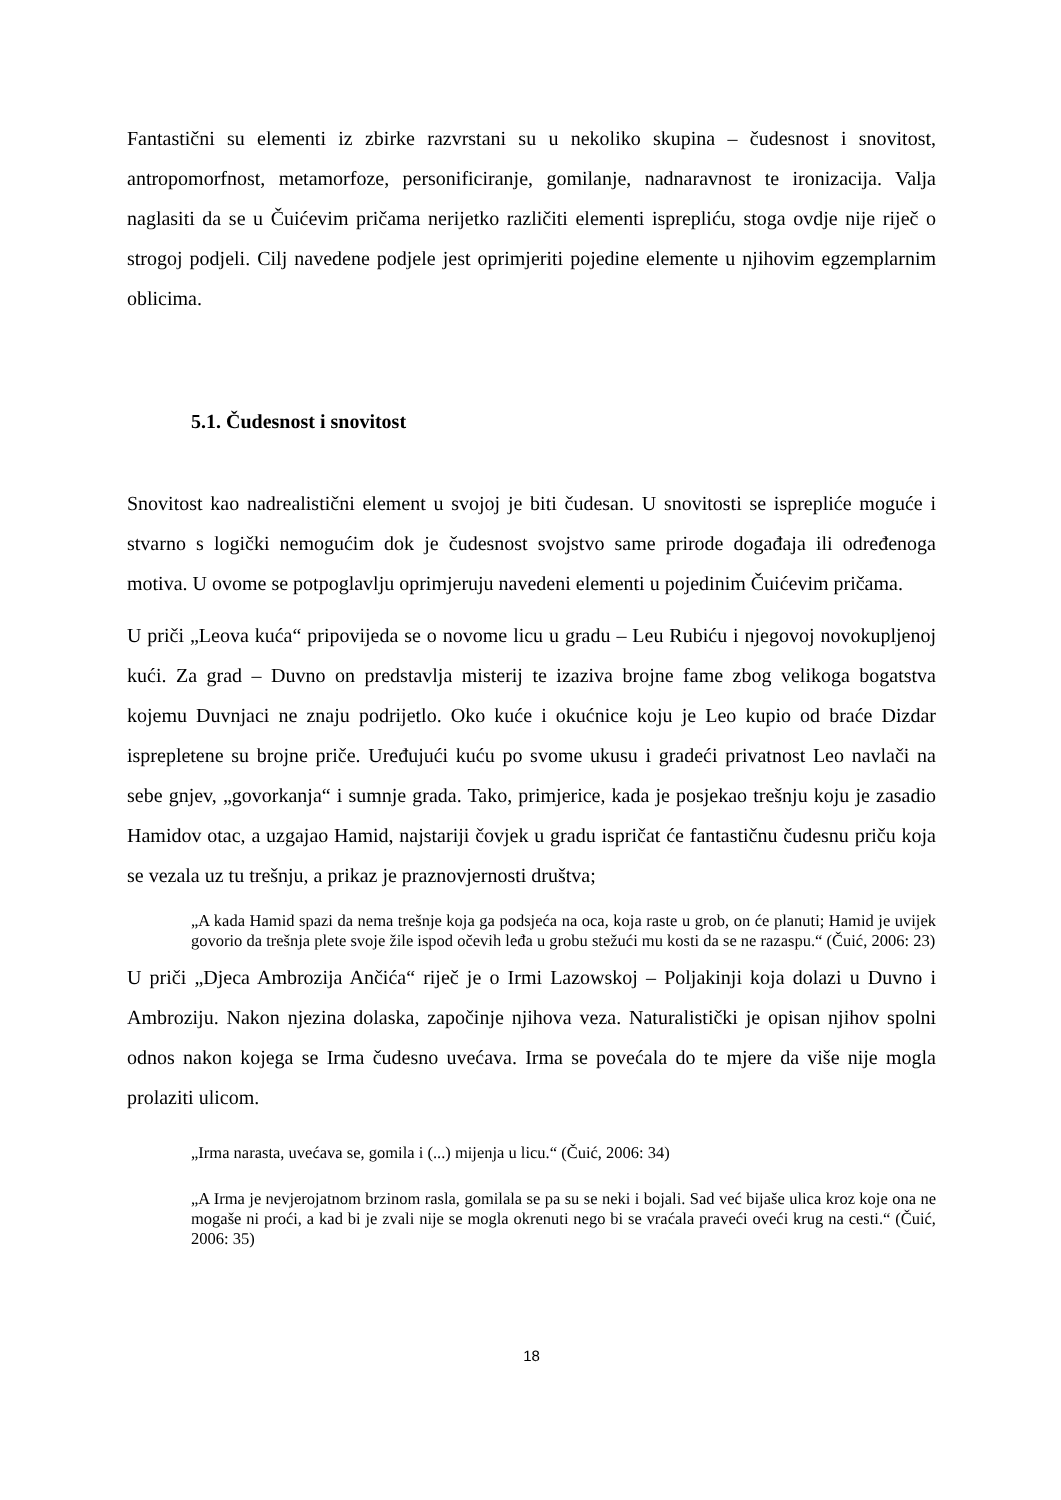Fantastični su elementi iz zbirke razvrstani su u nekoliko skupina – čudesnost i snovitost, antropomorfnost, metamorfoze, personificiranje, gomilanje, nadnaravnost te ironizacija. Valja naglasiti da se u Čuićevim pričama nerijetko različiti elementi isprepliću, stoga ovdje nije riječ o strogoj podjeli. Cilj navedene podjele jest oprimjeriti pojedine elemente u njihovim egzemplarnim oblicima.
5.1. Čudesnost i snovitost
Snovitost kao nadrealistični element u svojoj je biti čudesan. U snovitosti se isprepliće moguće i stvarno s logički nemogućim dok je čudesnost svojstvo same prirode događaja ili određenoga motiva. U ovome se potpoglavlju oprimjeruju navedeni elementi u pojedinim Čuićevim pričama.
U priči „Leova kuća“ pripovijeda se o novome licu u gradu – Leu Rubiću i njegovoj novokupljenoj kući. Za grad – Duvno on predstavlja misterij te izaziva brojne fame zbog velikoga bogatstva kojemu Duvnjaci ne znaju podrijetlo. Oko kuće i okućnice koju je Leo kupio od braće Dizdar isprepletene su brojne priče. Uređujući kuću po svome ukusu i gradeći privatnost Leo navlači na sebe gnjev, „govorkanja“ i sumnje grada. Tako, primjerice, kada je posjekao trešnju koju je zasadio Hamidov otac, a uzgajao Hamid, najstariji čovjek u gradu ispričat će fantastičnu čudesnu priču koja se vezala uz tu trešnju, a prikaz je praznovjernosti društva;
„A kada Hamid spazi da nema trešnje koja ga podsjeća na oca, koja raste u grob, on će planuti; Hamid je uvijek govorio da trešnja plete svoje žile ispod očevih leđa u grobu stežući mu kosti da se ne razaspu.“ (Čuić, 2006: 23)
U priči „Djeca Ambrozija Ančića“ riječ je o Irmi Lazowskoj – Poljakinji koja dolazi u Duvno i Ambroziju. Nakon njezina dolaska, započinje njihova veza. Naturalistički je opisan njihov spolni odnos nakon kojega se Irma čudesno uvećava. Irma se povećala do te mjere da više nije mogla prolaziti ulicom.
„Irma narasta, uvećava se, gomila i (...) mijenja u licu.“ (Čuić, 2006: 34)
„A Irma je nevjerojatnom brzinom rasla, gomilala se pa su se neki i bojali. Sad već bijaše ulica kroz koje ona ne mogaše ni proći, a kad bi je zvali nije se mogla okrenuti nego bi se vraćala praveći oveći krug na cesti.“ (Čuić, 2006: 35)
18